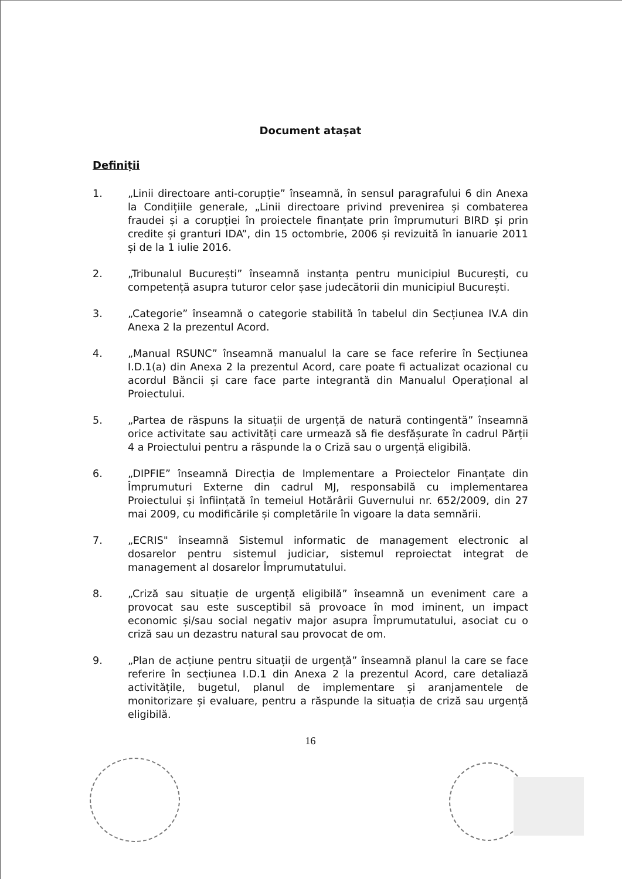Document atașat
Definiții
1. „Linii directoare anti-corupție” înseamnă, în sensul paragrafului 6 din Anexa la Condițiile generale, „Linii directoare privind prevenirea și combaterea fraudei și a corupției în proiectele finanțate prin împrumuturi BIRD și prin credite și granturi IDA”, din 15 octombrie, 2006 și revizuită în ianuarie 2011 și de la 1 iulie 2016.
2. „Tribunalul București” înseamnă instanța pentru municipiul București, cu competență asupra tuturor celor șase judecătorii din municipiul București.
3. „Categorie” înseamnă o categorie stabilită în tabelul din Secțiunea IV.A din Anexa 2 la prezentul Acord.
4. „Manual RSUNC” înseamnă manualul la care se face referire în Secțiunea I.D.1(a) din Anexa 2 la prezentul Acord, care poate fi actualizat ocazional cu acordul Băncii și care face parte integrantă din Manualul Operațional al Proiectului.
5. „Partea de răspuns la situații de urgență de natură contingentă” înseamnă orice activitate sau activități care urmează să fie desfășurate în cadrul Părții 4 a Proiectului pentru a răspunde la o Criză sau o urgență eligibilă.
6. „DIPFIE” înseamnă Direcția de Implementare a Proiectelor Finanțate din Împrumuturi Externe din cadrul MJ, responsabilă cu implementarea Proiectului și înființată în temeiul Hotărârii Guvernului nr. 652/2009, din 27 mai 2009, cu modificările și completările în vigoare la data semnării.
7. „ECRIS" înseamnă Sistemul informatic de management electronic al dosarelor pentru sistemul judiciar, sistemul reproiectat integrat de management al dosarelor Împrumutatului.
8. „Criză sau situație de urgență eligibilă” înseamnă un eveniment care a provocat sau este susceptibil să provoace în mod iminent, un impact economic și/sau social negativ major asupra Împrumutatului, asociat cu o criză sau un dezastru natural sau provocat de om.
9. „Plan de acțiune pentru situații de urgență” înseamnă planul la care se face referire în secțiunea I.D.1 din Anexa 2 la prezentul Acord, care detaliază activitățile, bugetul, planul de implementare și aranjamentele de monitorizare și evaluare, pentru a răspunde la situația de criză sau urgență eligibilă.
16